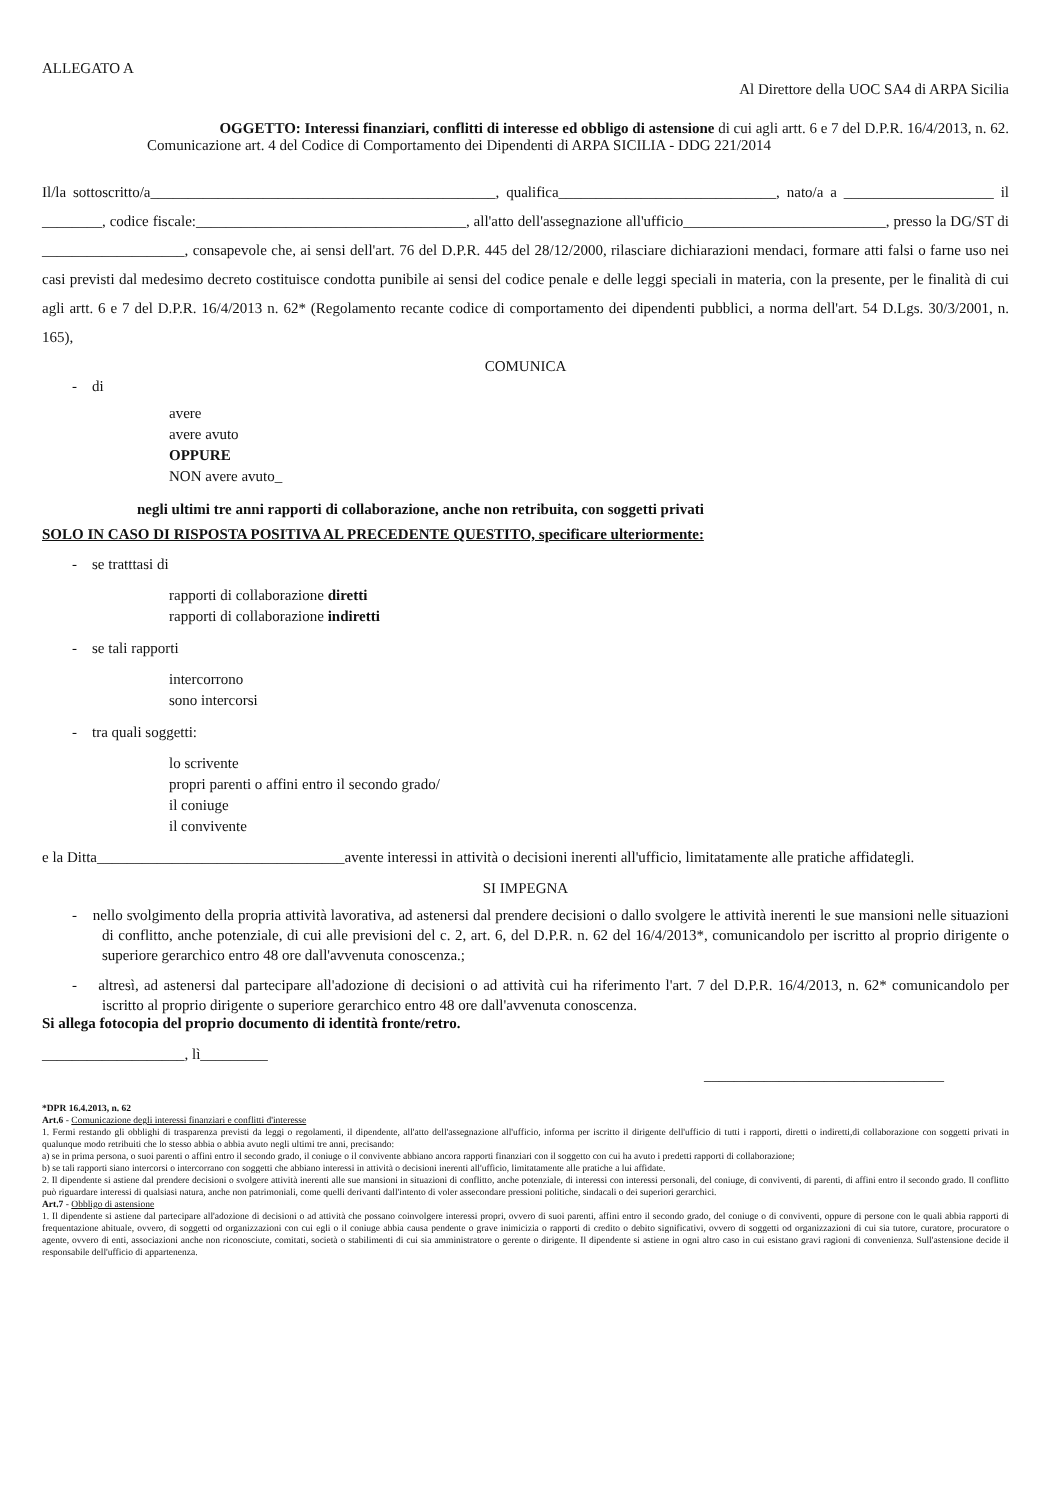ALLEGATO A
Al Direttore della UOC SA4 di ARPA Sicilia
OGGETTO: Interessi finanziari, conflitti di interesse ed obbligo di astensione di cui agli artt. 6 e 7 del D.P.R. 16/4/2013, n. 62.
Comunicazione art. 4 del Codice di Comportamento dei Dipendenti di ARPA SICILIA - DDG 221/2014
Il/la sottoscritto/a______________________________________________, qualifica_____________________________, nato/a a ____________________ il ________, codice fiscale:____________________________________, all'atto dell'assegnazione all'ufficio___________________________, presso la DG/ST di ___________________, consapevole che, ai sensi dell'art. 76 del D.P.R. 445 del 28/12/2000, rilasciare dichiarazioni mendaci, formare atti falsi o farne uso nei casi previsti dal medesimo decreto costituisce condotta punibile ai sensi del codice penale e delle leggi speciali in materia, con la presente, per le finalità di cui agli artt. 6 e 7 del D.P.R. 16/4/2013 n. 62* (Regolamento recante codice di comportamento dei dipendenti pubblici, a norma dell'art. 54 D.Lgs. 30/3/2001, n. 165),
COMUNICA
- di
avere
avere avuto
OPPURE
NON avere avuto_
negli ultimi tre anni rapporti di collaborazione, anche non retribuita, con soggetti privati
SOLO IN CASO DI RISPOSTA POSITIVA AL PRECEDENTE QUESTITO, specificare ulteriormente:
- se tratttasi di
rapporti di collaborazione diretti
rapporti di collaborazione indiretti
- se tali rapporti
intercorrono
sono intercorsi
- tra quali soggetti:
lo scrivente
propri parenti o affini entro il secondo grado/
il coniuge
il convivente
e la Ditta_________________________________avente interessi in attività o decisioni inerenti all'ufficio, limitatamente alle pratiche affidategli.
SI IMPEGNA
- nello svolgimento della propria attività lavorativa, ad astenersi dal prendere decisioni o dallo svolgere le attività inerenti le sue mansioni nelle situazioni di conflitto, anche potenziale, di cui alle previsioni del c. 2, art. 6, del D.P.R. n. 62 del 16/4/2013*, comunicandolo per iscritto al proprio dirigente o superiore gerarchico entro 48 ore dall'avvenuta conoscenza.;
- altresì, ad astenersi dal partecipare all'adozione di decisioni o ad attività cui ha riferimento l'art. 7 del D.P.R. 16/4/2013, n. 62* comunicandolo per iscritto al proprio dirigente o superiore gerarchico entro 48 ore dall'avvenuta conoscenza.
Si allega fotocopia del proprio documento di identità fronte/retro.
___________________, lì_________
________________________________
*DPR 16.4.2013, n. 62
Art.6 - Comunicazione degli interessi finanziari e conflitti d'interesse
1. Fermi restando gli obblighi di trasparenza previsti da leggi o regolamenti, il dipendente, all'atto dell'assegnazione all'ufficio, informa per iscritto il dirigente dell'ufficio di tutti i rapporti, diretti o indiretti,di collaborazione con soggetti privati in qualunque modo retribuiti che lo stesso abbia o abbia avuto negli ultimi tre anni, precisando:
a) se in prima persona, o suoi parenti o affini entro il secondo grado, il coniuge o il convivente abbiano ancora rapporti finanziari con il soggetto con cui ha avuto i predetti rapporti di collaborazione;
b) se tali rapporti siano intercorsi o intercorrano con soggetti che abbiano interessi in attività o decisioni inerenti all'ufficio, limitatamente alle pratiche a lui affidate.
2. Il dipendente si astiene dal prendere decisioni o svolgere attività inerenti alle sue mansioni in situazioni di conflitto, anche potenziale, di interessi con interessi personali, del coniuge, di conviventi, di parenti, di affini entro il secondo grado. Il conflitto può riguardare interessi di qualsiasi natura, anche non patrimoniali, come quelli derivanti dall'intento di voler assecondare pressioni politiche, sindacali o dei superiori gerarchici.
Art.7 - Obbligo di astensione
1. Il dipendente si astiene dal partecipare all'adozione di decisioni o ad attività che possano coinvolgere interessi propri, ovvero di suoi parenti, affini entro il secondo grado, del coniuge o di conviventi, oppure di persone con le quali abbia rapporti di frequentazione abituale, ovvero, di soggetti od organizzazioni con cui egli o il coniuge abbia causa pendente o grave inimicizia o rapporti di credito o debito significativi, ovvero di soggetti od organizzazioni di cui sia tutore, curatore, procuratore o agente, ovvero di enti, associazioni anche non riconosciute, comitati, società o stabilimenti di cui sia amministratore o gerente o dirigente. Il dipendente si astiene in ogni altro caso in cui esistano gravi ragioni di convenienza. Sull'astensione decide il responsabile dell'ufficio di appartenenza.